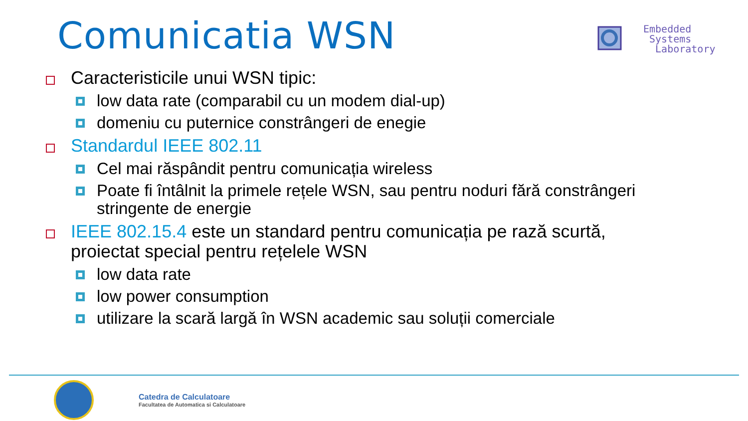Comunicatia WSN
Embedded
Systems
Laboratory
Caracteristicile unui WSN tipic:
low data rate (comparabil cu un modem dial-up)
domeniu cu puternice constrângeri de enegie
Standardul IEEE 802.11
Cel mai răspândit pentru comunicația wireless
Poate fi întâlnit la primele rețele WSN, sau pentru noduri fără constrângeri stringente de energie
IEEE 802.15.4 este un standard pentru comunicația pe rază scurtă, proiectat special pentru rețelele WSN
low data rate
low power consumption
utilizare la scară largă în WSN academic sau soluții comerciale
Catedra de Calculatoare
Facultatea de Automatica si Calculatoare